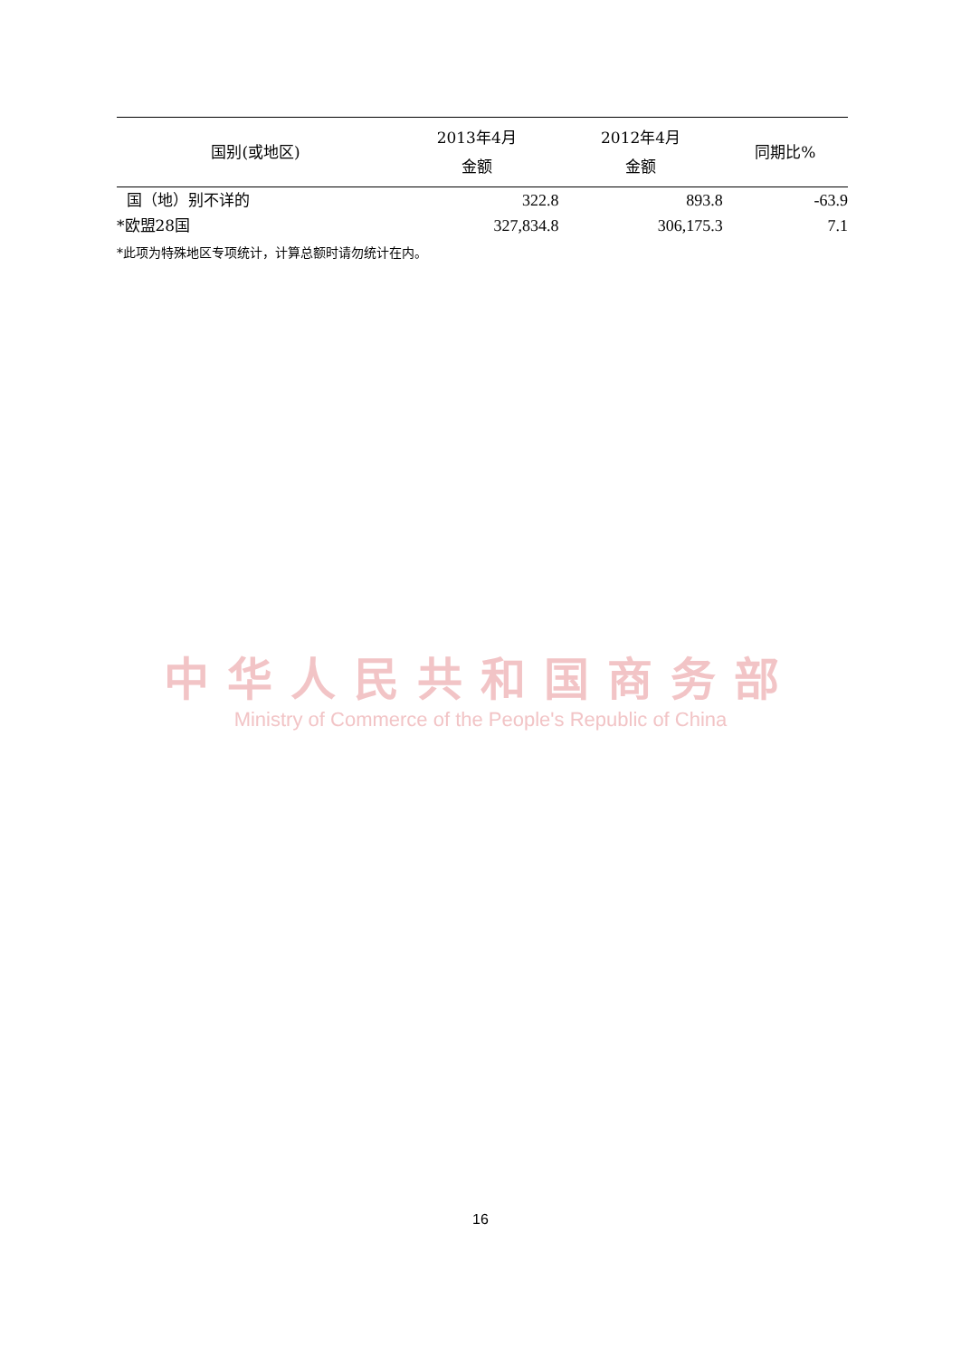| 国别(或地区) | 2013年4月 金额 | 2012年4月 金额 | 同期比% |
| --- | --- | --- | --- |
| 国（地）别不详的 | 322.8 | 893.8 | -63.9 |
| *欧盟28国 | 327,834.8 | 306,175.3 | 7.1 |
*此项为特殊地区专项统计，计算总额时请勿统计在内。
中华人民共和国商务部
Ministry of Commerce of the People's Republic of China
16